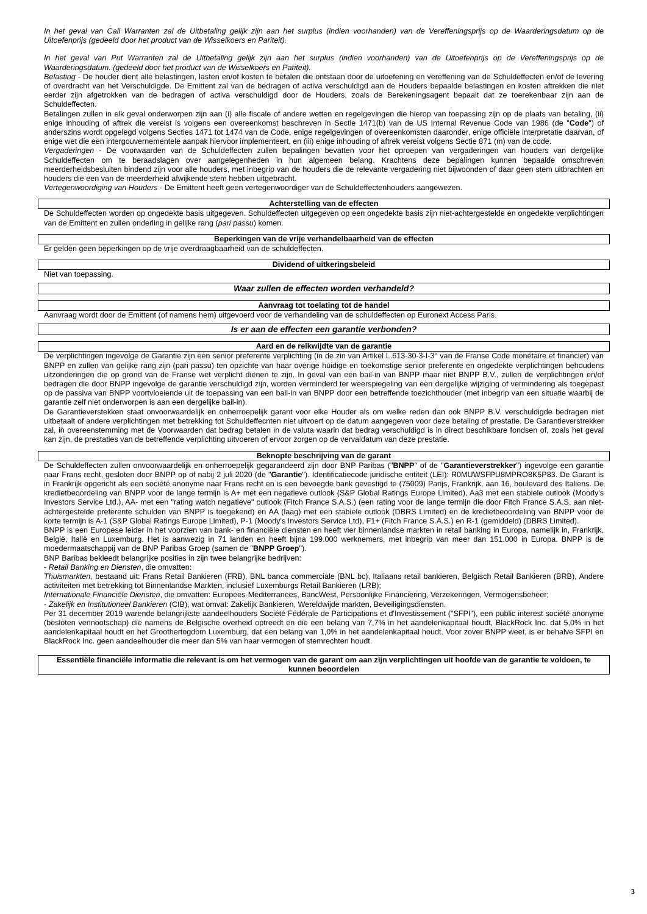In het geval van Call Warranten zal de Uitbetaling gelijk zijn aan het surplus (indien voorhanden) van de Vereffeningsprijs op de Waarderingsdatum op de Uitoefenprijs (gedeeld door het product van de Wisselkoers en Pariteit).
In het geval van Put Warranten zal de Uitbetaling gelijk zijn aan het surplus (indien voorhanden) van de Uitoefenprijs op de Vereffeningsprijs op de Waarderingsdatum. (gedeeld door het product van de Wisselkoers en Pariteit).
Belasting - De houder dient alle belastingen, lasten en/of kosten te betalen die ontstaan door de uitoefening en vereffening van de Schuldeffecten en/of de levering of overdracht van het Verschuldigde. De Emittent zal van de bedragen of activa verschuldigd aan de Houders bepaalde belastingen en kosten aftrekken die niet eerder zijn afgetrokken van de bedragen of activa verschuldigd door de Houders, zoals de Berekeningsagent bepaalt dat ze toerekenbaar zijn aan de Schuldeffecten.
Betalingen zullen in elk geval onderworpen zijn aan (i) alle fiscale of andere wetten en regelgevingen die hierop van toepassing zijn op de plaats van betaling, (ii) enige inhouding of aftrek die vereist is volgens een overeenkomst beschreven in Sectie 1471(b) van de US Internal Revenue Code van 1986 (de "Code") of anderszins wordt opgelegd volgens Secties 1471 tot 1474 van de Code, enige regelgevingen of overeenkomsten daaronder, enige officiële interpretatie daarvan, of enige wet die een intergouvernementele aanpak hiervoor implementeert, en (iii) enige inhouding of aftrek vereist volgens Sectie 871 (m) van de code.
Vergaderingen - De voorwaarden van de Schuldeffecten zullen bepalingen bevatten voor het oproepen van vergaderingen van houders van dergelijke Schuldeffecten om te beraadslagen over aangelegenheden in hun algemeen belang. Krachtens deze bepalingen kunnen bepaalde omschreven meerderheidsbesluiten bindend zijn voor alle houders, met inbegrip van de houders die de relevante vergadering niet bijwoonden of daar geen stem uitbrachten en houders die een van de meerderheid afwijkende stem hebben uitgebracht.
Vertegenwoordiging van Houders - De Emittent heeft geen vertegenwoordiger van de Schuldeffectenhouders aangewezen.
Achterstelling van de effecten
De Schuldeffecten worden op ongedekte basis uitgegeven. Schuldeffecten uitgegeven op een ongedekte basis zijn niet-achtergestelde en ongedekte verplichtingen van de Emittent en zullen onderling in gelijke rang (pari passu) komen.
Beperkingen van de vrije verhandelbaarheid van de effecten
Er gelden geen beperkingen op de vrije overdraagbaarheid van de schuldeffecten.
Dividend of uitkeringsbeleid
Niet van toepassing.
Waar zullen de effecten worden verhandeld?
Aanvraag tot toelating tot de handel
Aanvraag wordt door de Emittent (of namens hem) uitgevoerd voor de verhandeling van de schuldeffecten op Euronext Access Paris.
Is er aan de effecten een garantie verbonden?
Aard en de reikwijdte van de garantie
De verplichtingen ingevolge de Garantie zijn een senior preferente verplichting (in de zin van Artikel L.613-30-3-I-3° van de Franse Code monétaire et financier) van BNPP en zullen van gelijke rang zijn (pari passu) ten opzichte van haar overige huidige en toekomstige senior preferente en ongedekte verplichtingen behoudens uitzonderingen die op grond van de Franse wet verplicht dienen te zijn. In geval van een bail-in van BNPP maar niet BNPP B.V., zullen de verplichtingen en/of bedragen die door BNPP ingevolge de garantie verschuldigd zijn, worden verminderd ter weerspiegeling van een dergelijke wijziging of vermindering als toegepast op de passiva van BNPP voortvloeiende uit de toepassing van een bail-in van BNPP door een betreffende toezichthouder (met inbegrip van een situatie waarbij de garantie zelf niet onderworpen is aan een dergelijke bail-in).
De Garantieverstekken staat onvoorwaardelijk en onherroepelijk garant voor elke Houder als om welke reden dan ook BNPP B.V. verschuldigde bedragen niet uitbetaalt of andere verplichtingen met betrekking tot Schuldeffecnten niet uitvoert op de datum aangegeven voor deze betaling of prestatie. De Garantieverstrekker zal, in overeenstemming met de Voorwaarden dat bedrag betalen in de valuta waarin dat bedrag verschuldigd is in direct beschikbare fondsen of, zoals het geval kan zijn, de prestaties van de betreffende verplichting uitvoeren of ervoor zorgen op de vervaldatum van deze prestatie.
Beknopte beschrijving van de garant
De Schuldeffecten zullen onvoorwaardelijk en onherroepelijk gegarandeerd zijn door BNP Paribas ("BNPP" of de "Garantieverstrekker") ingevolge een garantie naar Frans recht, gesloten door BNPP op of nabij 2 juli 2020 (de "Garantie"). Identificatiecode juridische entiteit (LEI): R0MUWSFPU8MPRO8K5P83. De Garant is in Frankrijk opgericht als een société anonyme naar Frans recht en is een bevoegde bank gevestigd te (75009) Parijs, Frankrijk, aan 16, boulevard des Italiens. De kredietbeoordeling van BNPP voor de lange termijn is A+ met een negatieve outlook (S&P Global Ratings Europe Limited), Aa3 met een stabiele outlook (Moody's Investors Service Ltd.), AA- met een "rating watch negatieve" outlook (Fitch France S.A.S.) (een rating voor de lange termijn die door Fitch France S.A.S. aan niet-achtergestelde preferente schulden van BNPP is toegekend) en AA (laag) met een stabiele outlook (DBRS Limited) en de kredietbeoordeling van BNPP voor de korte termijn is A-1 (S&P Global Ratings Europe Limited), P-1 (Moody's Investors Service Ltd), F1+ (Fitch France S.A.S.) en R-1 (gemiddeld) (DBRS Limited).
BNPP is een Europese leider in het voorzien van bank- en financiële diensten en heeft vier binnenlandse markten in retail banking in Europa, namelijk in, Frankrijk, België, Italië en Luxemburg. Het is aanwezig in 71 landen en heeft bijna 199.000 werknemers, met inbegrip van meer dan 151.000 in Europa. BNPP is de moedermaatschappij van de BNP Paribas Groep (samen de "BNPP Groep").
BNP Baribas bekleedt belangrijke posities in zijn twee belangrijke bedrijven:
- Retail Banking en Diensten, die omvatten:
Thuismarkten, bestaand uit: Frans Retail Bankieren (FRB), BNL banca commerciale (BNL bc), Italiaans retail bankieren, Belgisch Retail Bankieren (BRB), Andere activiteiten met betrekking tot Binnenlandse Markten, inclusief Luxemburgs Retail Bankieren (LRB);
Internationale Financiële Diensten, die omvatten: Europees-Mediterranees, BancWest, Persoonlijke Financiering, Verzekeringen, Vermogensbeheer;
- Zakelijk en Institutioneel Bankieren (CIB), wat omvat: Zakelijk Bankieren, Wereldwijde markten, Beveiligingsdiensten.
Per 31 december 2019 warende belangrijkste aandeelhouders Société Fédérale de Participations et d'Investissement ("SFPI"), een public interest société anonyme (besloten vennootschap) die namens de Belgische overheid optreedt en die een belang van 7,7% in het aandelenkapitaal houdt, BlackRock Inc. dat 5,0% in het aandelenkapitaal houdt en het Groothertogdom Luxemburg, dat een belang van 1,0% in het aandelenkapitaal houdt. Voor zover BNPP weet, is er behalve SFPI en BlackRock Inc. geen aandeelhouder die meer dan 5% van haar vermogen of stemrechten houdt.
Essentiële financiële informatie die relevant is om het vermogen van de garant om aan zijn verplichtingen uit hoofde van de garantie te voldoen, te kunnen beoordelen
3